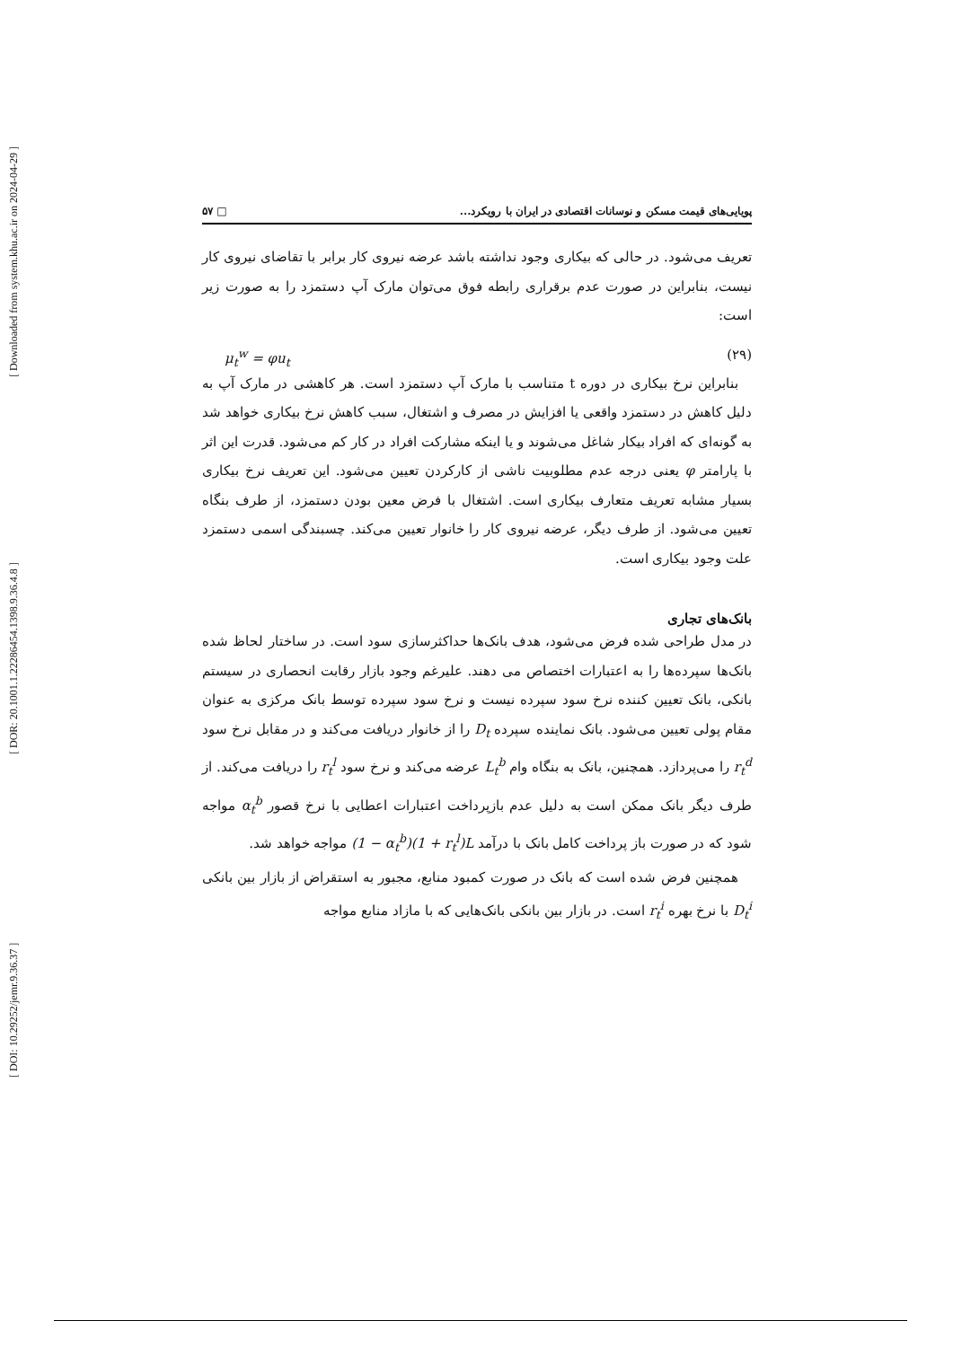[ Downloaded from system.khu.ac.ir on 2024-04-29 ]
[ DOR: 20.1001.1.22286454.1398.9.36.4.8 ]
[ DOI: 10.29252/jemr.9.36.37 ]
پویایی‌های قیمت مسکن و نوسانات اقتصادی در ایران با رویکرد... □ ۵۷
تعریف می‌شود. در حالی که بیکاری وجود نداشته باشد عرضه نیروی کار برابر با تقاضای نیروی کار نیست، بنابراین در صورت عدم برقراری رابطه فوق می‌توان مارک آپ دستمزد را به صورت زیر است:
μ<sub>t</sub><sup>w</sup> = φu<sub>t</sub> (۲۹)
 بنابراین نرخ بیکاری در دوره t متناسب با مارک آپ دستمزد است. هر کاهشی در مارک آپ به دلیل کاهش در دستمزد واقعی یا افزایش در مصرف و اشتغال، سبب کاهش نرخ بیکاری خواهد شد به گونه‌ای که افراد بیکار شاغل می‌شوند و یا اینکه مشارکت افراد در کار کم می‌شود. قدرت این اثر با پارامتر φ یعنی درجه عدم مطلوبیت ناشی از کارکردن تعیین می‌شود. این تعریف نرخ بیکاری بسیار مشابه تعریف متعارف بیکاری است. اشتغال با فرض معین بودن دستمزد، از طرف بنگاه تعیین می‌شود. از طرف دیگر، عرضه نیروی کار را خانوار تعیین می‌کند. چسبندگی اسمی دستمزد علت وجود بیکاری است.
بانک‌های تجاری
در مدل طراحی شده فرض می‌شود، هدف بانک‌ها حداکثرسازی سود است. در ساختار لحاظ شده بانک‌ها سپرده‌ها را به اعتبارات اختصاص می دهند. علیرغم وجود بازار رقابت انحصاری در سیستم بانکی، بانک تعیین کننده نرخ سود سپرده نیست و نرخ سود سپرده توسط بانک مرکزی به عنوان مقام پولی تعیین می‌شود. بانک نماینده سپرده D<sub>t</sub> را از خانوار دریافت می‌کند و در مقابل نرخ سود r<sub>t</sub><sup>d</sup> را می‌پردازد. همچنین، بانک به بنگاه وام L<sub>t</sub><sup>b</sup> عرضه می‌کند و نرخ سود r<sub>t</sub><sup>l</sup> را دریافت می‌کند. از طرف دیگر بانک ممکن است به دلیل عدم بازپرداخت اعتبارات اعطایی با نرخ قصور α<sub>t</sub><sup>b</sup> مواجه شود که در صورت باز پرداخت کامل بانک با درآمد (1 − α<sub>t</sub><sup>b</sup>)(1 + r<sub>t</sub><sup>l</sup>)L مواجه خواهد شد.
 همچنین فرض شده است که بانک در صورت کمبود منابع، مجبور به استقراض از بازار بین بانکی D<sub>t</sub><sup>i</sup> با نرخ بهره r<sub>t</sub><sup>i</sup> است. در بازار بین بانکی بانک‌هایی که با مازاد منابع مواجه